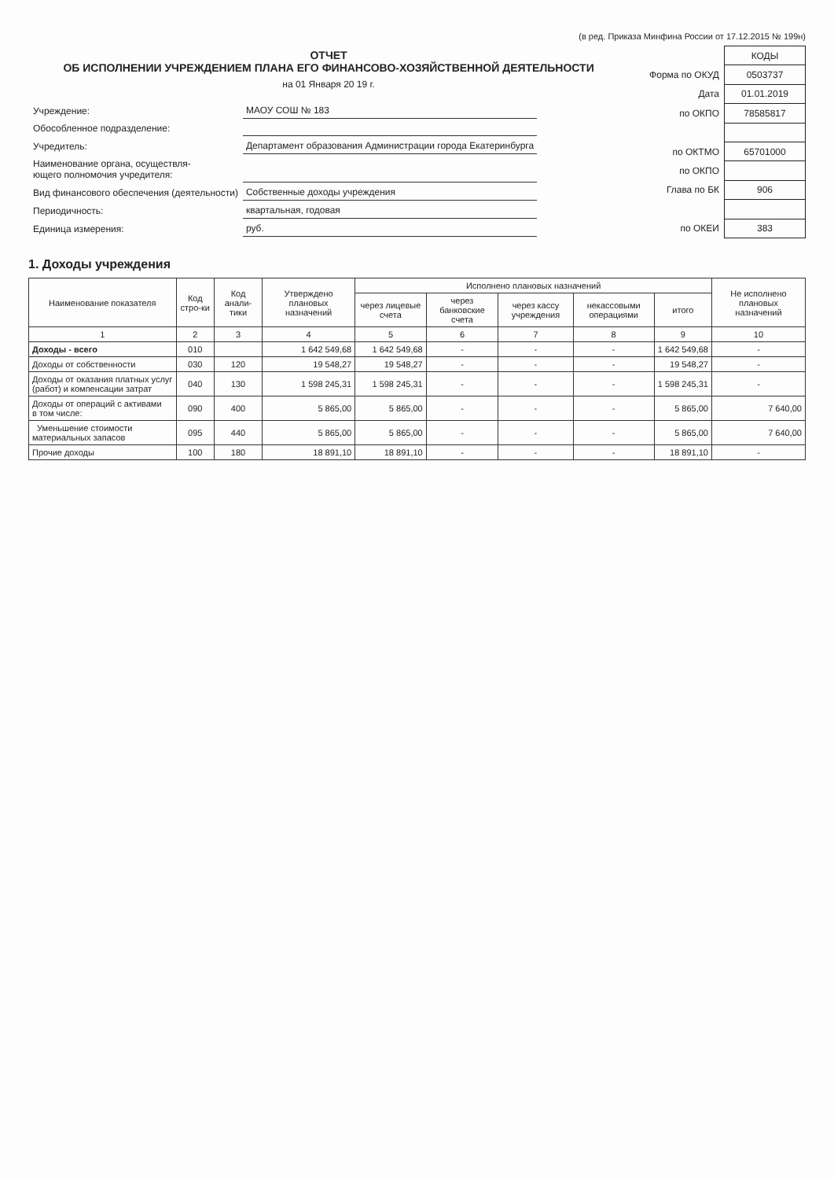(в ред. Приказа Минфина России от 17.12.2015 № 199н)
ОТЧЕТ
ОБ ИСПОЛНЕНИИ УЧРЕЖДЕНИЕМ ПЛАНА ЕГО ФИНАНСОВО-ХОЗЯЙСТВЕННОЙ ДЕЯТЕЛЬНОСТИ
на 01 Января 20 19 г.
| Учреждение: | МАОУ СОШ № 183 |
| Обособленное подразделение: | |
| Учредитель: | Департамент образования Администрации города Екатеринбурга |
| Наименование органа, осуществля- ющего полномочия учредителя: | |
| Вид финансового обеспечения (деятельности) | Собственные доходы учреждения |
| Периодичность: | квартальная, годовая |
| Единица измерения: | руб. |
| | КОДЫ |
| Форма по ОКУД | 0503737 |
| Дата | 01.01.2019 |
| по ОКПО | 78585817 |
| по ОКТМО | 65701000 |
| по ОКПО | |
| Глава по БК | 906 |
| по ОКЕИ | 383 |
1. Доходы учреждения
| Наименование показателя | Код стро-ки | Код анали-тики | Утверждено плановых назначений | Исполнено плановых назначений | | | | | Не исполнено плановых назначений |
| --- | --- | --- | --- | --- | --- | --- | --- | --- | --- |
| | | | | через лицевые счета | через банковские счета | через кассу учреждения | некассовыми операциями | итого | |
| 1 | 2 | 3 | 4 | 5 | 6 | 7 | 8 | 9 | 10 |
| Доходы - всего | 010 | | 1 642 549,68 | 1 642 549,68 | - | - | - | 1 642 549,68 | - |
| Доходы от собственности | 030 | 120 | 19 548,27 | 19 548,27 | - | - | - | 19 548,27 | - |
| Доходы от оказания платных услуг (работ) и компенсации затрат | 040 | 130 | 1 598 245,31 | 1 598 245,31 | - | - | - | 1 598 245,31 | - |
| Доходы от операций с активами в том числе: | 090 | 400 | 5 865,00 | 5 865,00 | - | - | - | 5 865,00 | 7 640,00 |
| Уменьшение стоимости материальных запасов | 095 | 440 | 5 865,00 | 5 865,00 | - | - | - | 5 865,00 | 7 640,00 |
| Прочие доходы | 100 | 180 | 18 891,10 | 18 891,10 | - | - | - | 18 891,10 | - |